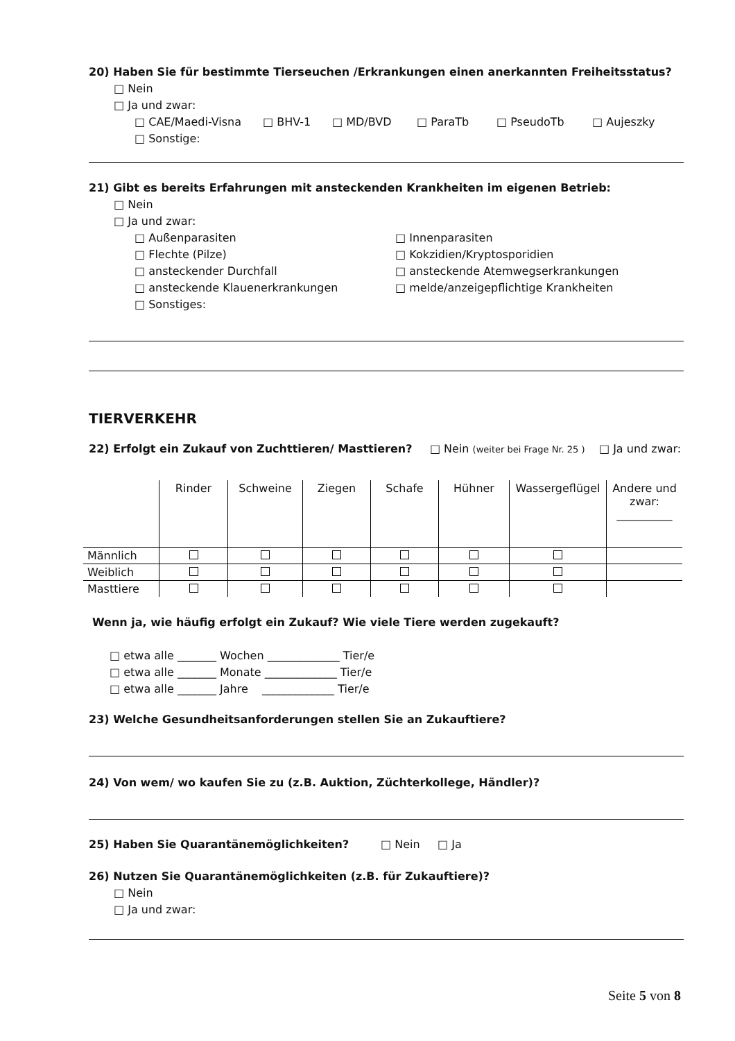20) Haben Sie für bestimmte Tierseuchen /Erkrankungen einen anerkannten Freiheitsstatus?
□ Nein
□ Ja und zwar:
□ CAE/Maedi-Visna □ BHV-1 □ MD/BVD □ ParaTb □ PseudoTb □ Aujeszky
□ Sonstige:
21) Gibt es bereits Erfahrungen mit ansteckenden Krankheiten im eigenen Betrieb:
□ Nein
□ Ja und zwar:
□ Außenparasiten
□ Flechte (Pilze)
□ ansteckender Durchfall
□ ansteckende Klauenerkrankungen
□ Sonstiges:
□ Innenparasiten
□ Kokzidien/Kryptosporidien
□ ansteckende Atemwegserkrankungen
□ melde/anzeigepflichtige Krankheiten
TIERVERKEHR
22) Erfolgt ein Zukauf von Zuchttieren/ Masttieren? □ Nein (weiter bei Frage Nr. 25 ) □ Ja und zwar:
| | Rinder | Schweine | Ziegen | Schafe | Hühner | Wassergeflügel | Andere und zwar: __________ |
| Männlich | | | | | | | |
| Weiblich | | | | | | | |
| Masttiere | | | | | | | |
Wenn ja, wie häufig erfolgt ein Zukauf? Wie viele Tiere werden zugekauft?
□ etwa alle _______ Wochen _____________ Tier/e
□ etwa alle _______ Monate _____________ Tier/e
□ etwa alle _______ Jahre _____________ Tier/e
23) Welche Gesundheitsanforderungen stellen Sie an Zukauftiere?
24) Von wem/ wo kaufen Sie zu (z.B. Auktion, Züchterkollege, Händler)?
25) Haben Sie Quarantänemöglichkeiten? □ Nein □ Ja
26) Nutzen Sie Quarantänemöglichkeiten (z.B. für Zukauftiere)?
□ Nein
□ Ja und zwar:
Seite 5 von 8